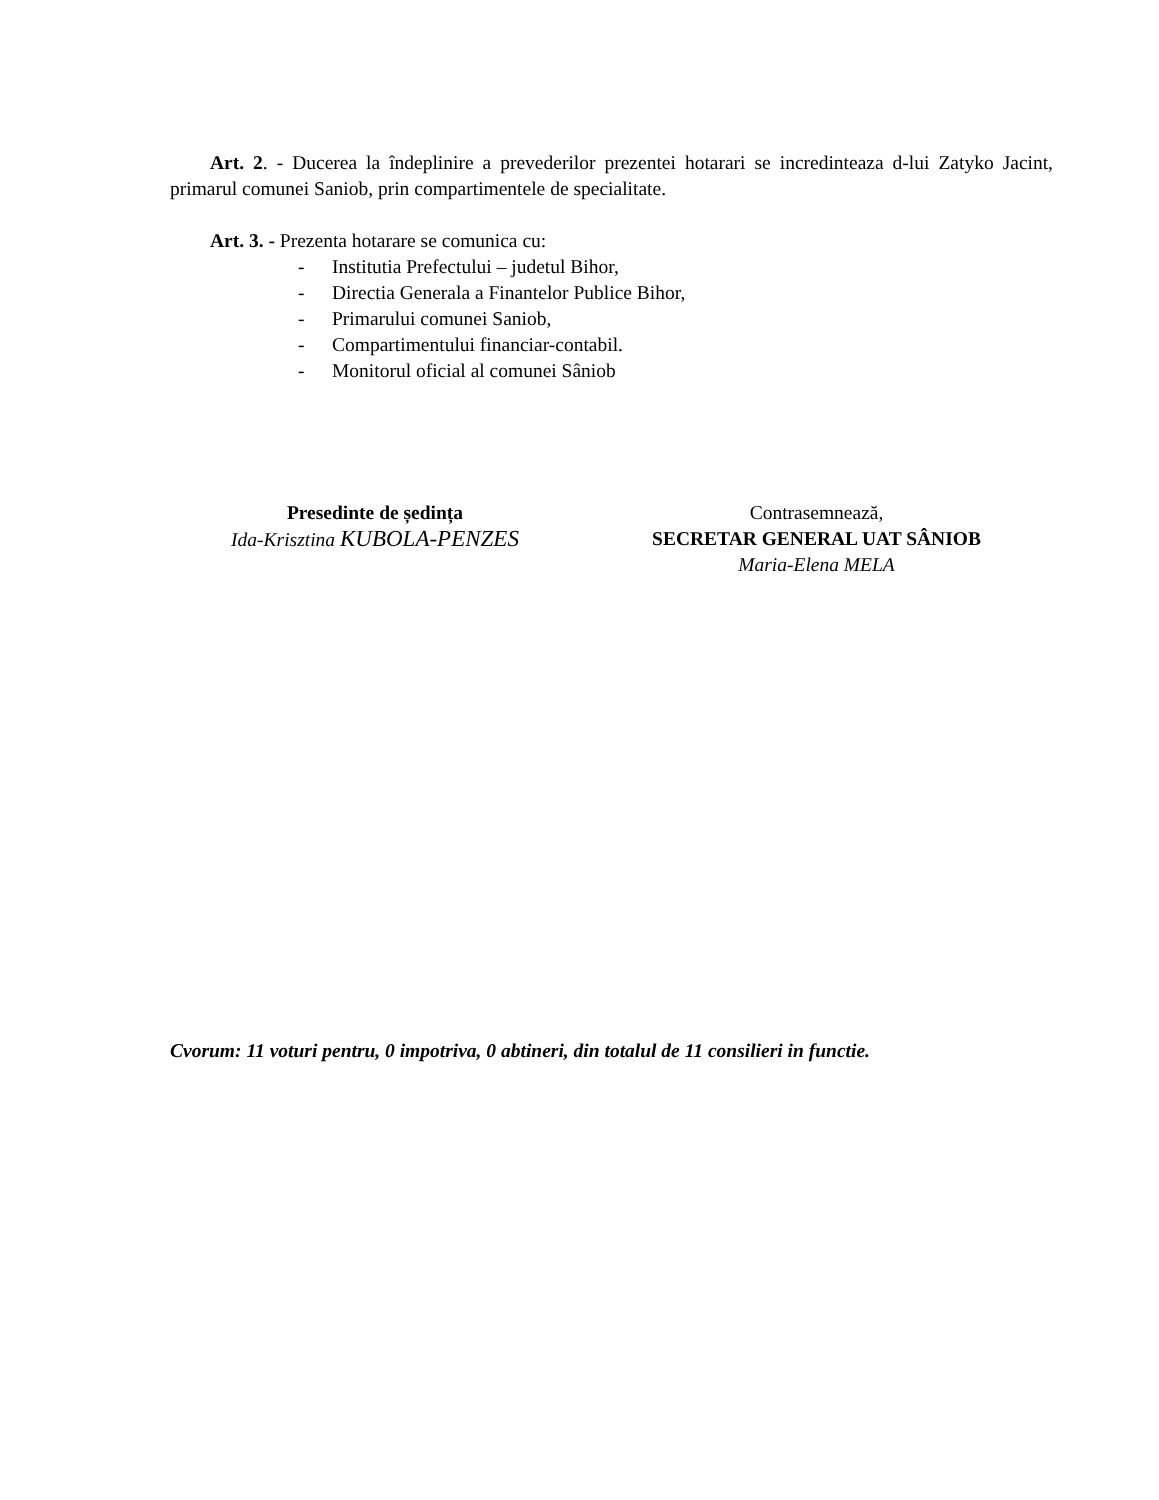Art. 2. - Ducerea la îndeplinire a prevederilor prezentei hotarari se incredinteaza d-lui Zatyko Jacint, primarul comunei Saniob, prin compartimentele de specialitate.
Art. 3. - Prezenta hotarare se comunica cu:
- Institutia Prefectului – judetul Bihor,
- Directia Generala a Finantelor Publice Bihor,
- Primarului comunei Saniob,
- Compartimentului financiar-contabil.
- Monitorul oficial al comunei Sâniob
Presedinte de ședința
Ida-Krisztina KUBOLA-PENZES
Contrasemnează,
SECRETAR GENERAL UAT SÂNIOB
Maria-Elena MELA
Cvorum: 11 voturi pentru, 0 impotriva, 0 abtineri, din totalul de 11 consilieri in functie.